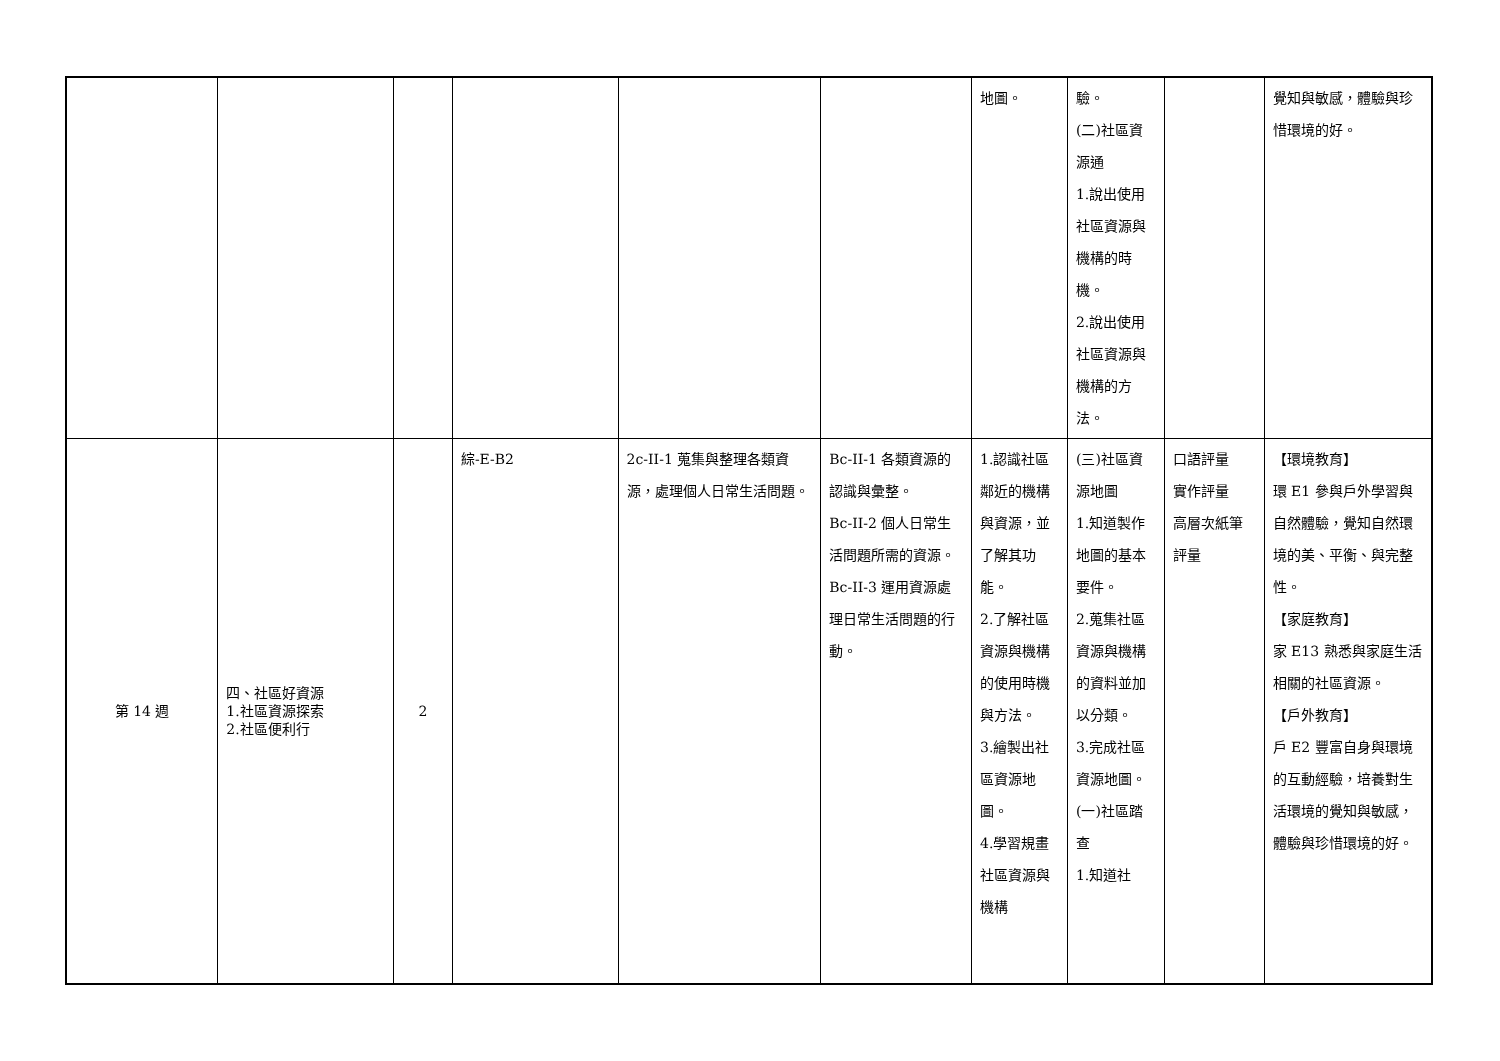| | | | | | | 地圖。 | 驗。 (二)社區資源通 1.說出使用社區資源與機構的時機。 2.說出使用社區資源與機構的方法。 | | 覺知與敏感，體驗與珍惜環境的好。 |
| 第 14 週 | 四、社區好資源 1.社區資源探索 2.社區便利行 | 2 | 綜-E-B2 | 2c-II-1 蒐集與整理各類資源，處理個人日常生活問題。 | Bc-II-1 各類資源的認識與彙整。 Bc-II-2 個人日常生活問題所需的資源。 Bc-II-3 運用資源處理日常生活問題的行動。 | 1.認識社區鄰近的機構與資源，並了解其功能。 2.了解社區資源與機構的使用時機與方法。 3.繪製出社區資源地圖。 4.學習規畫社區資源與機構 | (三)社區資源地圖 1.知道製作地圖的基本要件。 2.蒐集社區資源與機構的資料並加以分類。 3.完成社區資源地圖。 (一)社區踏查 1.知道社 | 口語評量 實作評量 高層次紙筆評量 | 【環境教育】 環 E1 參與戶外學習與自然體驗，覺知自然環境的美、平衡、與完整性。 【家庭教育】 家 E13 熟悉與家庭生活相關的社區資源。 【戶外教育】 戶 E2 豐富自身與環境的互動經驗，培養對生活環境的覺知與敏感，體驗與珍惜環境的好。 |